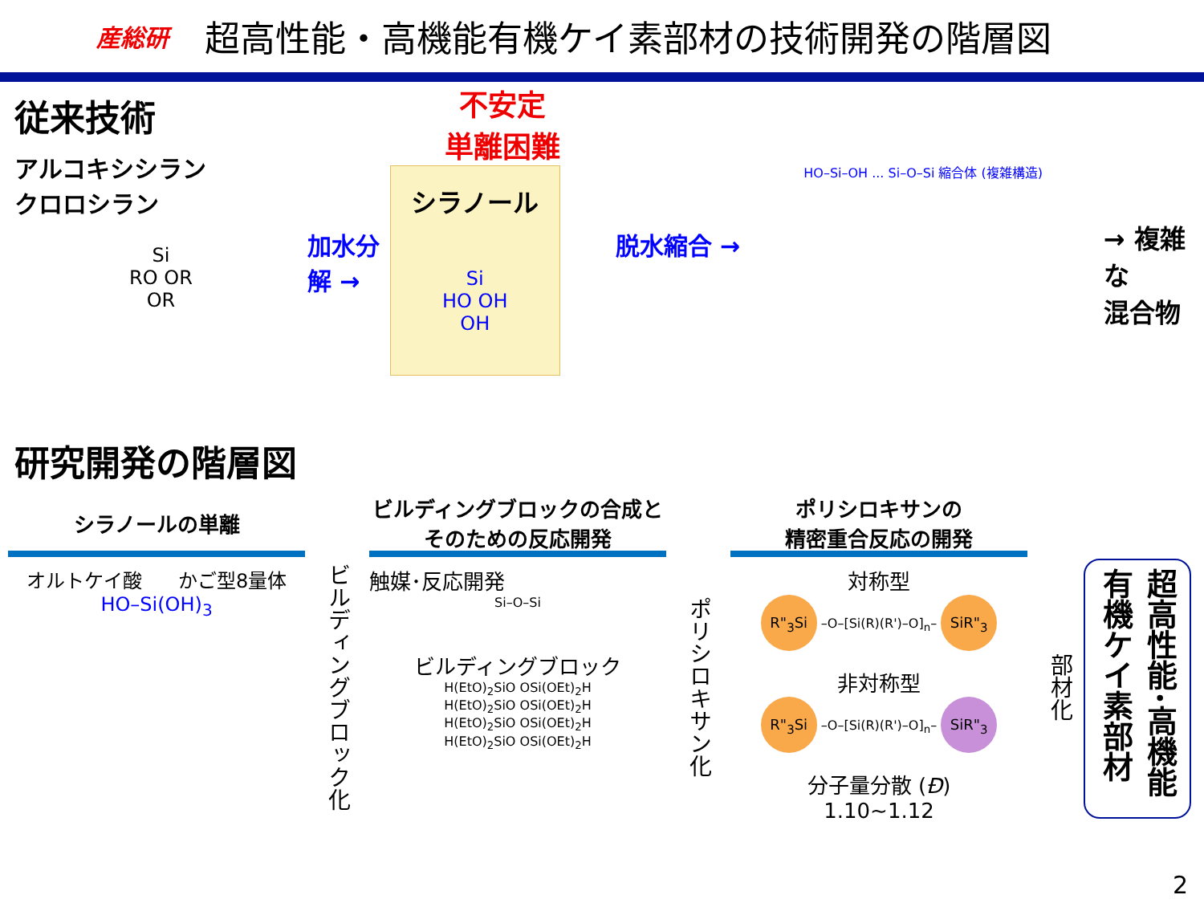産総研
超高性能・高機能有機ケイ素部材の技術開発の階層図
従来技術
アルコキシシラン
クロロシラン
Si
RO OR
OR
加水分解 →
不安定
単離困難
シラノール
Si
HO OH
OH
脱水縮合 →
HO–Si–OH ... Si–O–Si 縮合体 (複雑構造)
→ 複雑な
混合物
研究開発の階層図
シラノールの単離
オルトケイ酸 かご型8量体
HO–Si(OH)<sub>3</sub>
ビルディングブロック化
ビルディングブロックの合成と
そのための反応開発
触媒･反応開発
Si–O–Si
ビルディングブロック
H(EtO)<sub>2</sub>SiO OSi(OEt)<sub>2</sub>H
H(EtO)<sub>2</sub>SiO OSi(OEt)<sub>2</sub>H
H(EtO)<sub>2</sub>SiO OSi(OEt)<sub>2</sub>H
H(EtO)<sub>2</sub>SiO OSi(OEt)<sub>2</sub>H
ポリシロキサン化
ポリシロキサンの
精密重合反応の開発
対称型
R"<sub>3</sub>Si –O–[Si(R)(R')–O]<sub>n</sub>– SiR"<sub>3</sub>
非対称型
R"<sub>3</sub>Si –O–[Si(R)(R')–O]<sub>n</sub>– SiR"<sub>3</sub>
分子量分散 (Đ)
1.10~1.12
部材化
超高性能･高機能 有機ケイ素部材
2